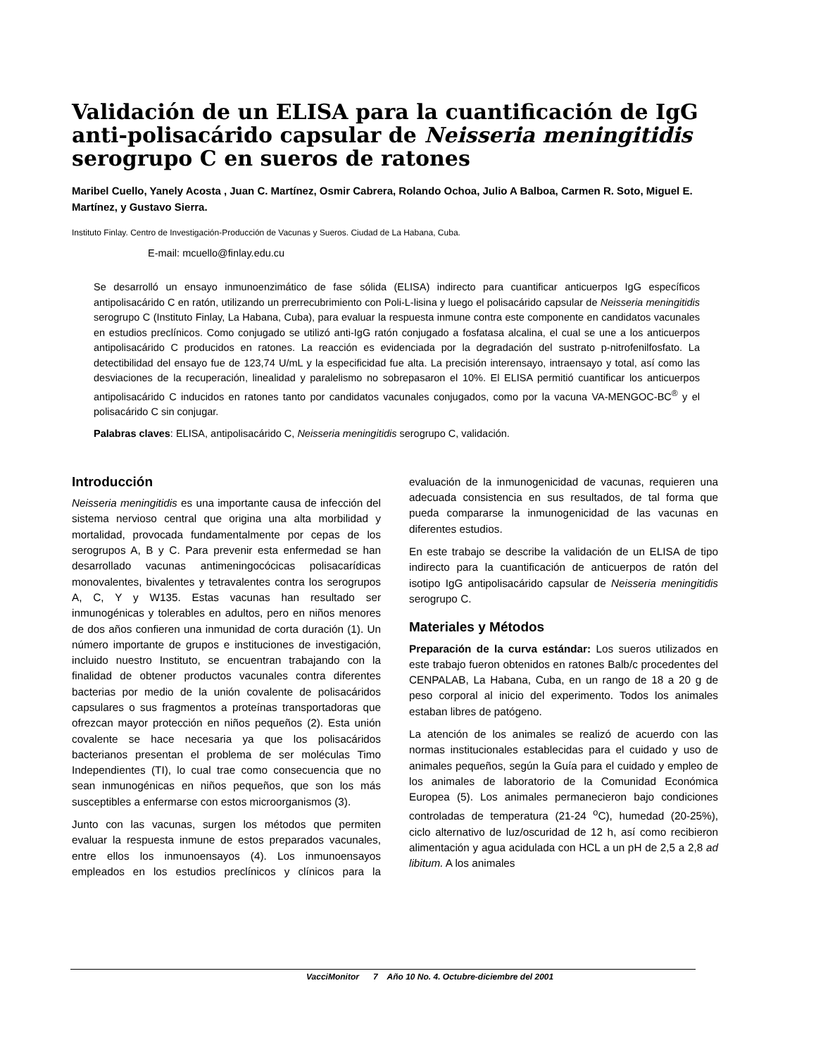Validación de un ELISA para la cuantificación de IgG anti-polisacárido capsular de Neisseria meningitidis serogrupo C en sueros de ratones
Maribel Cuello, Yanely Acosta , Juan C. Martínez, Osmir Cabrera, Rolando Ochoa, Julio A Balboa, Carmen R. Soto, Miguel E. Martínez, y Gustavo Sierra.
Instituto Finlay. Centro de Investigación-Producción de Vacunas y Sueros. Ciudad de La Habana, Cuba.
E-mail: mcuello@finlay.edu.cu
Se desarrolló un ensayo inmunoenzimático de fase sólida (ELISA) indirecto para cuantificar anticuerpos IgG específicos antipolisacárido C en ratón, utilizando un prerrecubrimiento con Poli-L-lisina y luego el polisacárido capsular de Neisseria meningitidis serogrupo C (Instituto Finlay, La Habana, Cuba), para evaluar la respuesta inmune contra este componente en candidatos vacunales en estudios preclínicos. Como conjugado se utilizó anti-IgG ratón conjugado a fosfatasa alcalina, el cual se une a los anticuerpos antipolisacárido C producidos en ratones. La reacción es evidenciada por la degradación del sustrato p-nitrofenilfosfato. La detectibilidad del ensayo fue de 123,74 U/mL y la especificidad fue alta. La precisión interensayo, intraensayo y total, así como las desviaciones de la recuperación, linealidad y paralelismo no sobrepasaron el 10%. El ELISA permitió cuantificar los anticuerpos antipolisacárido C inducidos en ratones tanto por candidatos vacunales conjugados, como por la vacuna VA-MENGOC-BC<sup>®</sup> y el polisacárido C sin conjugar.
Palabras claves: ELISA, antipolisacárido C, Neisseria meningitidis serogrupo C, validación.
Introducción
Neisseria meningitidis es una importante causa de infección del sistema nervioso central que origina una alta morbilidad y mortalidad, provocada fundamentalmente por cepas de los serogrupos A, B y C. Para prevenir esta enfermedad se han desarrollado vacunas antimeningocócicas polisacarídicas monovalentes, bivalentes y tetravalentes contra los serogrupos A, C, Y y W135. Estas vacunas han resultado ser inmunogénicas y tolerables en adultos, pero en niños menores de dos años confieren una inmunidad de corta duración (1). Un número importante de grupos e instituciones de investigación, incluido nuestro Instituto, se encuentran trabajando con la finalidad de obtener productos vacunales contra diferentes bacterias por medio de la unión covalente de polisacáridos capsulares o sus fragmentos a proteínas transportadoras que ofrezcan mayor protección en niños pequeños (2). Esta unión covalente se hace necesaria ya que los polisacáridos bacterianos presentan el problema de ser moléculas Timo Independientes (TI), lo cual trae como consecuencia que no sean inmunogénicas en niños pequeños, que son los más susceptibles a enfermarse con estos microorganismos (3).
Junto con las vacunas, surgen los métodos que permiten evaluar la respuesta inmune de estos preparados vacunales, entre ellos los inmunoensayos (4). Los inmunoensayos empleados en los estudios preclínicos y clínicos para la evaluación de la inmunogenicidad de vacunas, requieren una adecuada consistencia en sus resultados, de tal forma que pueda compararse la inmunogenicidad de las vacunas en diferentes estudios.
En este trabajo se describe la validación de un ELISA de tipo indirecto para la cuantificación de anticuerpos de ratón del isotipo IgG antipolisacárido capsular de Neisseria meningitidis serogrupo C.
Materiales y Métodos
Preparación de la curva estándar: Los sueros utilizados en este trabajo fueron obtenidos en ratones Balb/c procedentes del CENPALAB, La Habana, Cuba, en un rango de 18 a 20 g de peso corporal al inicio del experimento. Todos los animales estaban libres de patógeno.
La atención de los animales se realizó de acuerdo con las normas institucionales establecidas para el cuidado y uso de animales pequeños, según la Guía para el cuidado y empleo de los animales de laboratorio de la Comunidad Económica Europea (5). Los animales permanecieron bajo condiciones controladas de temperatura (21-24 <sup>o</sup>C), humedad (20-25%), ciclo alternativo de luz/oscuridad de 12 h, así como recibieron alimentación y agua acidulada con HCL a un pH de 2,5 a 2,8 ad libitum. A los animales
VacciMonitor 7 Año 10 No. 4. Octubre-diciembre del 2001